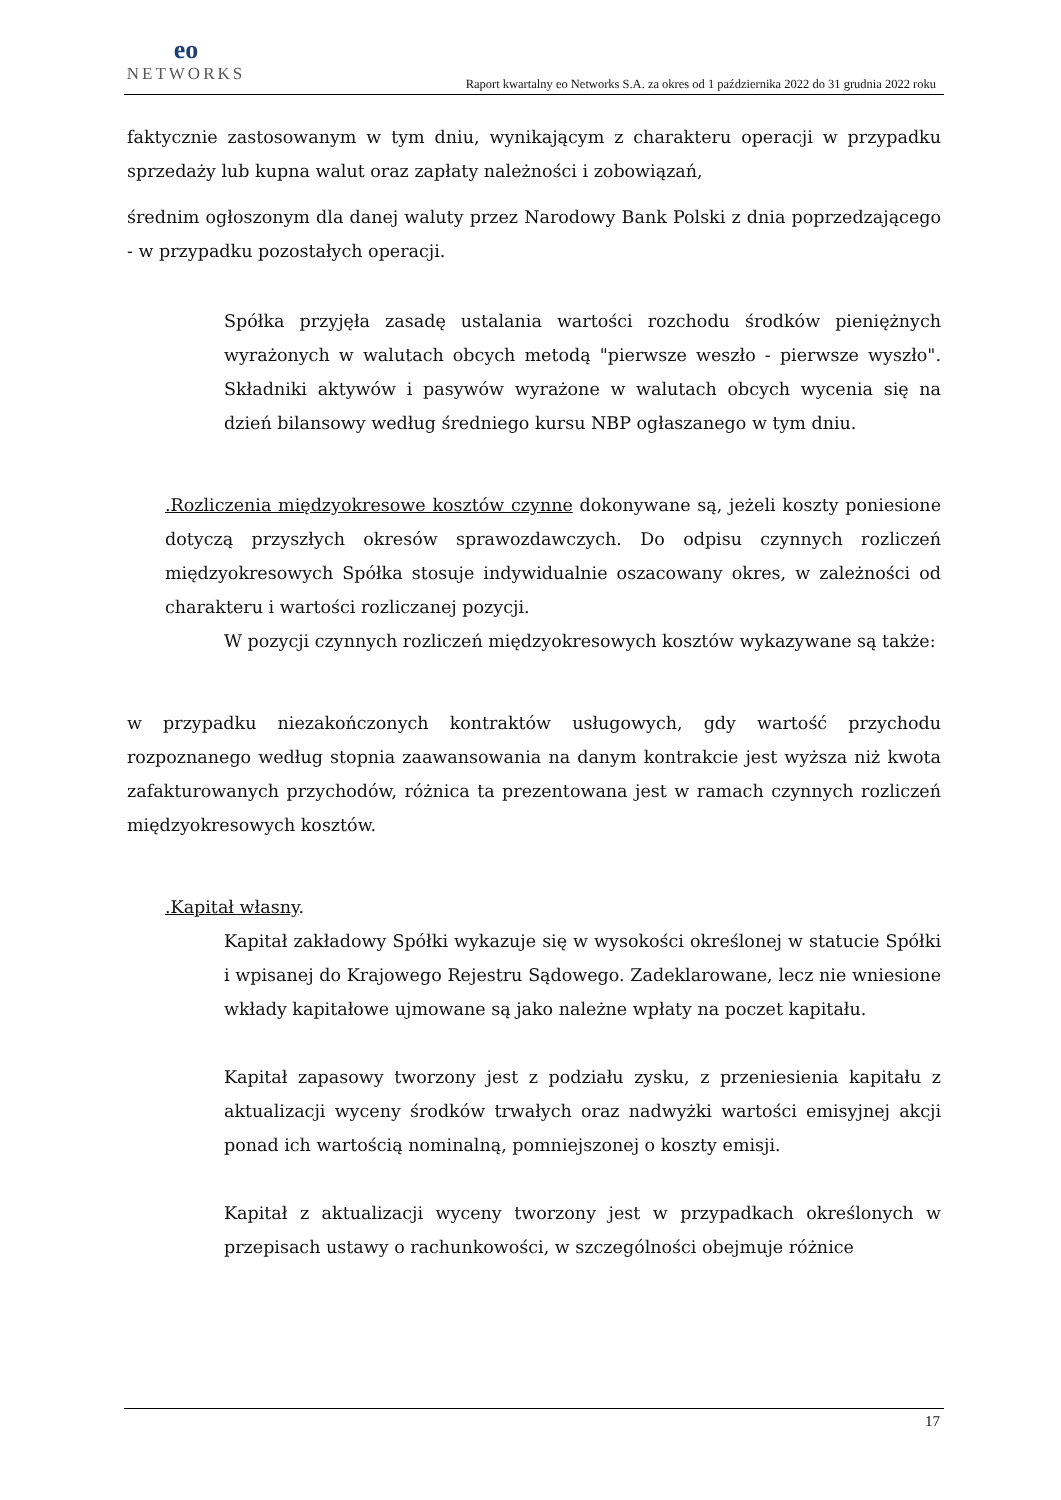eo
NETWORKS
Raport kwartalny eo Networks S.A. za okres od 1 października 2022 do 31 grudnia 2022 roku
faktycznie zastosowanym w tym dniu, wynikającym z charakteru operacji w przypadku sprzedaży lub kupna walut oraz zapłaty należności i zobowiązań,
średnim ogłoszonym dla danej waluty przez Narodowy Bank Polski z dnia poprzedzającego - w przypadku pozostałych operacji.
Spółka przyjęła zasadę ustalania wartości rozchodu środków pieniężnych wyrażonych w walutach obcych metodą "pierwsze weszło - pierwsze wyszło". Składniki aktywów i pasywów wyrażone w walutach obcych wycenia się na dzień bilansowy według średniego kursu NBP ogłaszanego w tym dniu.
.Rozliczenia międzyokresowe kosztów czynne dokonywane są, jeżeli koszty poniesione dotyczą przyszłych okresów sprawozdawczych. Do odpisu czynnych rozliczeń międzyokresowych Spółka stosuje indywidualnie oszacowany okres, w zależności od charakteru i wartości rozliczanej pozycji.
W pozycji czynnych rozliczeń międzyokresowych kosztów wykazywane są także:
w przypadku niezakończonych kontraktów usługowych, gdy wartość przychodu rozpoznanego według stopnia zaawansowania na danym kontrakcie jest wyższa niż kwota zafakturowanych przychodów, różnica ta prezentowana jest w ramach czynnych rozliczeń międzyokresowych kosztów.
.Kapitał własny.
Kapitał zakładowy Spółki wykazuje się w wysokości określonej w statucie Spółki i wpisanej do Krajowego Rejestru Sądowego. Zadeklarowane, lecz nie wniesione wkłady kapitałowe ujmowane są jako należne wpłaty na poczet kapitału.
Kapitał zapasowy tworzony jest z podziału zysku, z przeniesienia kapitału z aktualizacji wyceny środków trwałych oraz nadwyżki wartości emisyjnej akcji ponad ich wartością nominalną, pomniejszonej o koszty emisji.
Kapitał z aktualizacji wyceny tworzony jest w przypadkach określonych w przepisach ustawy o rachunkowości, w szczególności obejmuje różnice
17